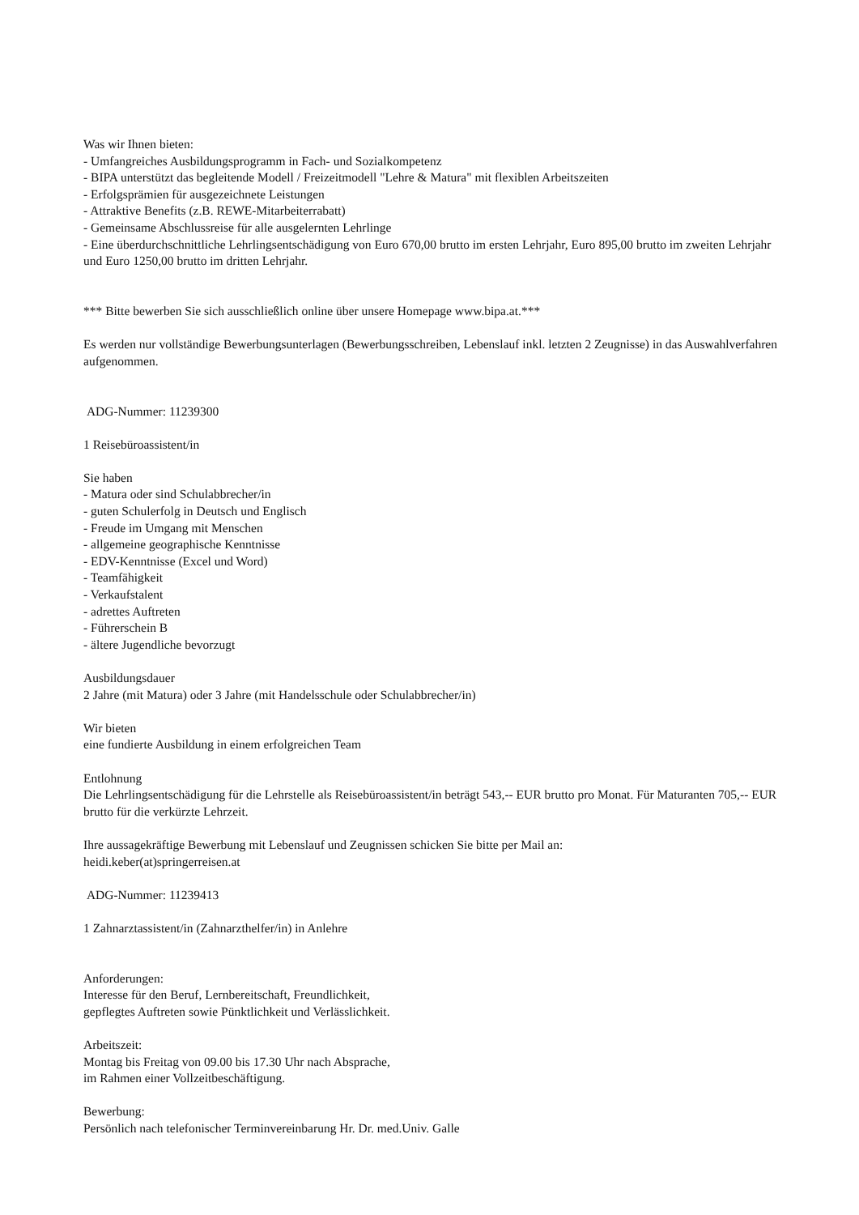Was wir Ihnen bieten:
- Umfangreiches Ausbildungsprogramm in Fach- und Sozialkompetenz
- BIPA unterstützt das begleitende Modell / Freizeitmodell "Lehre & Matura" mit flexiblen Arbeitszeiten
- Erfolgsprämien für ausgezeichnete Leistungen
- Attraktive Benefits (z.B. REWE-Mitarbeiterrabatt)
- Gemeinsame Abschlussreise für alle ausgelernten Lehrlinge
- Eine überdurchschnittliche Lehrlingsentschädigung von Euro 670,00 brutto im ersten Lehrjahr, Euro 895,00 brutto im zweiten Lehrjahr und Euro 1250,00 brutto im dritten Lehrjahr.
*** Bitte bewerben Sie sich ausschließlich online über unsere Homepage www.bipa.at.***
Es werden nur vollständige Bewerbungsunterlagen (Bewerbungsschreiben, Lebenslauf inkl. letzten 2 Zeugnisse) in das Auswahlverfahren aufgenommen.
ADG-Nummer: 11239300
1 Reisebüroassistent/in
Sie haben
- Matura oder sind Schulabbrecher/in
- guten Schulerfolg in Deutsch und Englisch
- Freude im Umgang mit Menschen
- allgemeine geographische Kenntnisse
- EDV-Kenntnisse (Excel und Word)
- Teamfähigkeit
- Verkaufstalent
- adrettes Auftreten
- Führerschein B
- ältere Jugendliche bevorzugt
Ausbildungsdauer
2 Jahre (mit Matura) oder 3 Jahre (mit Handelsschule oder Schulabbrecher/in)
Wir bieten
eine fundierte Ausbildung in einem erfolgreichen Team
Entlohnung
Die Lehrlingsentschädigung für die Lehrstelle als Reisebüroassistent/in beträgt 543,-- EUR brutto pro Monat. Für Maturanten 705,-- EUR brutto für die verkürzte Lehrzeit.
Ihre aussagekräftige Bewerbung mit Lebenslauf und Zeugnissen schicken Sie bitte per Mail an:
heidi.keber(at)springerreisen.at
ADG-Nummer: 11239413
1 Zahnarztassistent/in (Zahnarzthelfer/in) in Anlehre
Anforderungen:
Interesse für den Beruf, Lernbereitschaft, Freundlichkeit,
gepflegtes Auftreten sowie Pünktlichkeit und Verlässlichkeit.
Arbeitszeit:
Montag bis Freitag von 09.00 bis 17.30 Uhr nach Absprache,
im Rahmen einer Vollzeitbeschäftigung.
Bewerbung:
Persönlich nach telefonischer Terminvereinbarung Hr. Dr. med.Univ. Galle